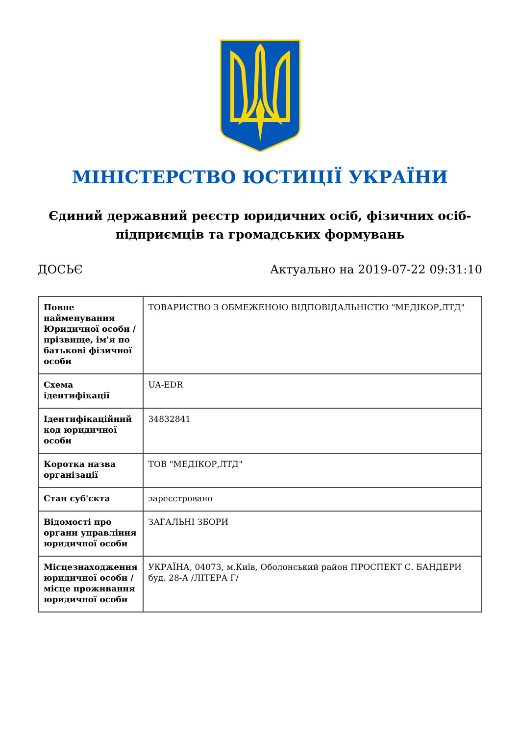МІНІСТЕРСТВО ЮСТИЦІЇ УКРАЇНИ
Єдиний державний реєстр юридичних осіб, фізичних осіб-підприємців та громадських формувань
ДОСЬЄ Актуально на 2019-07-22 09:31:10
| Повне найменування Юридичної особи / прізвище, ім'я по батькові фізичної особи | ТОВАРИСТВО З ОБМЕЖЕНОЮ ВІДПОВІДАЛЬНІСТЮ "МЕДІКОР,ЛТД" |
| Схема ідентифікації | UA-EDR |
| Ідентифікаційний код юридичної особи | 34832841 |
| Коротка назва організації | ТОВ "МЕДІКОР,ЛТД" |
| Стан суб'єкта | зареєстровано |
| Відомості про органи управління юридичної особи | ЗАГАЛЬНІ ЗБОРИ |
| Місцезнаходження юридичної особи / місце проживання юридичної особи | УКРАЇНА, 04073, м.Київ, Оболонський район ПРОСПЕКТ С. БАНДЕРИ буд. 28-А /ЛІТЕРА Г/ |